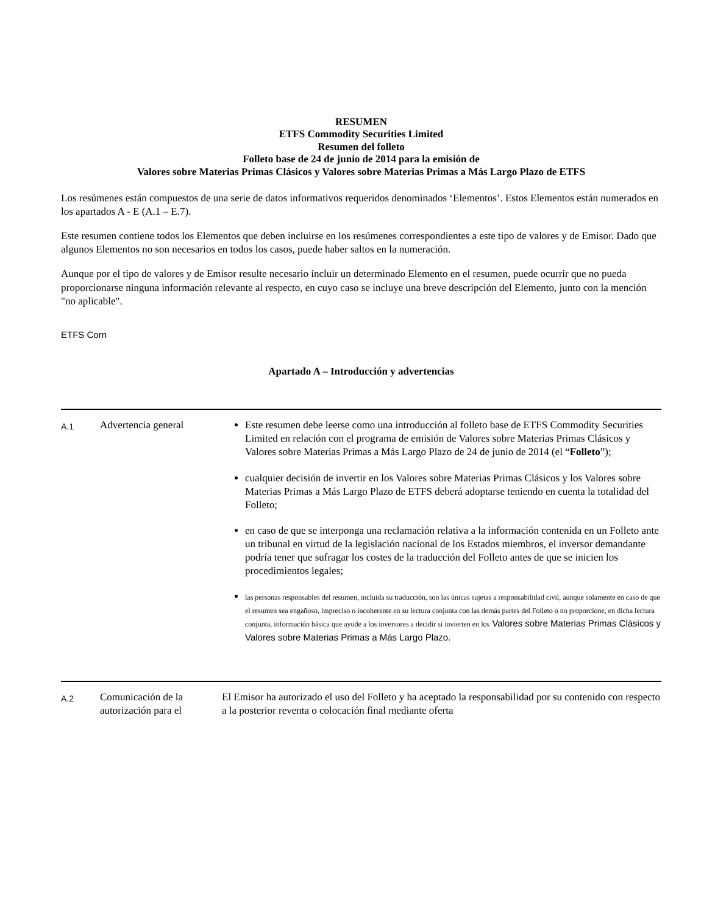RESUMEN
ETFS Commodity Securities Limited
Resumen del folleto
Folleto base de 24 de junio de 2014 para la emisión de
Valores sobre Materias Primas Clásicos y Valores sobre Materias Primas a Más Largo Plazo de ETFS
Los resúmenes están compuestos de una serie de datos informativos requeridos denominados ‘Elementos’. Estos Elementos están numerados en los apartados A - E (A.1 – E.7).
Este resumen contiene todos los Elementos que deben incluirse en los resúmenes correspondientes a este tipo de valores y de Emisor. Dado que algunos Elementos no son necesarios en todos los casos, puede haber saltos en la numeración.
Aunque por el tipo de valores y de Emisor resulte necesario incluir un determinado Elemento en el resumen, puede ocurrir que no pueda proporcionarse ninguna información relevante al respecto, en cuyo caso se incluye una breve descripción del Elemento, junto con la mención "no aplicable".
ETFS Corn
Apartado A – Introducción y advertencias
| A.1 | Advertencia general | Este resumen debe leerse como una introducción al folleto base de ETFS Commodity Securities Limited en relación con el programa de emisión de Valores sobre Materias Primas Clásicos y Valores sobre Materias Primas a Más Largo Plazo de 24 de junio de 2014 (el “ Folleto ”); cualquier decisión de invertir en los Valores sobre Materias Primas Clásicos y los Valores sobre Materias Primas a Más Largo Plazo de ETFS deberá adoptarse teniendo en cuenta la totalidad del Folleto; en caso de que se interponga una reclamación relativa a la información contenida en un Folleto ante un tribunal en virtud de la legislación nacional de los Estados miembros, el inversor demandante podría tener que sufragar los costes de la traducción del Folleto antes de que se inicien los procedimientos legales; las personas responsables del resumen, incluida su traducción, son las únicas sujetas a responsabilidad civil, aunque solamente en caso de que el resumen sea engañoso, impreciso o incoherente en su lectura conjunta con las demás partes del Folleto o no proporcione, en dicha lectura conjunta, información básica que ayude a los inversores a decidir si invierten en los Valores sobre Materias Primas Clásicos y Valores sobre Materias Primas a Más Largo Plazo. |
| A.2 | Comunicación de la autorización para el | El Emisor ha autorizado el uso del Folleto y ha aceptado la responsabilidad por su contenido con respecto a la posterior reventa o colocación final mediante oferta |